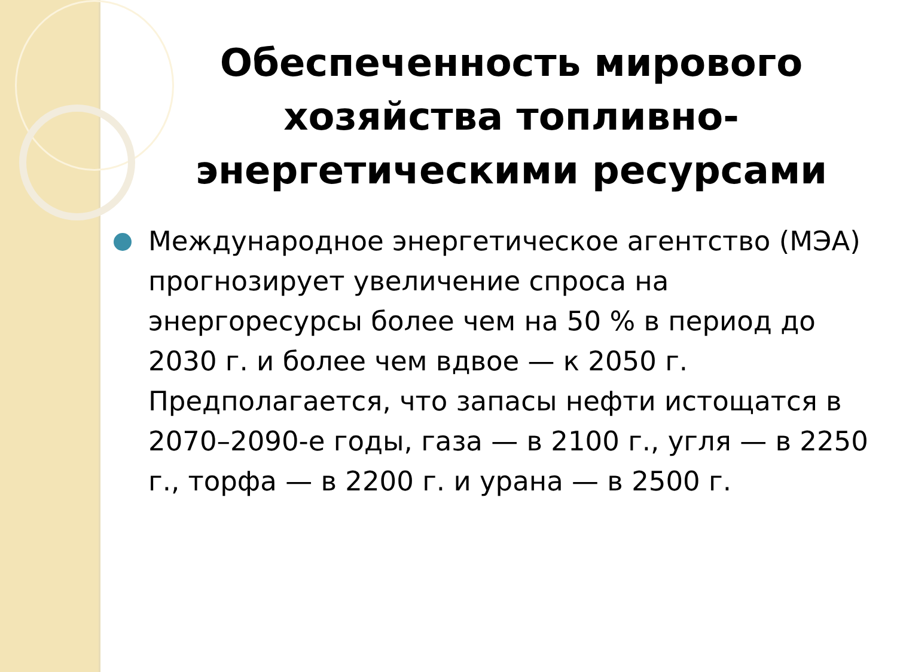Обеспеченность мирового хозяйства топливно-энергетическими ресурсами
Международное энергетическое агентство (МЭА) прогнозирует увеличение спроса на энергоресурсы более чем на 50 % в период до 2030 г. и более чем вдвое — к 2050 г. Предполагается, что запасы нефти истощатся в 2070–2090-е годы, газа — в 2100 г., угля — в 2250 г., торфа — в 2200 г. и урана — в 2500 г.